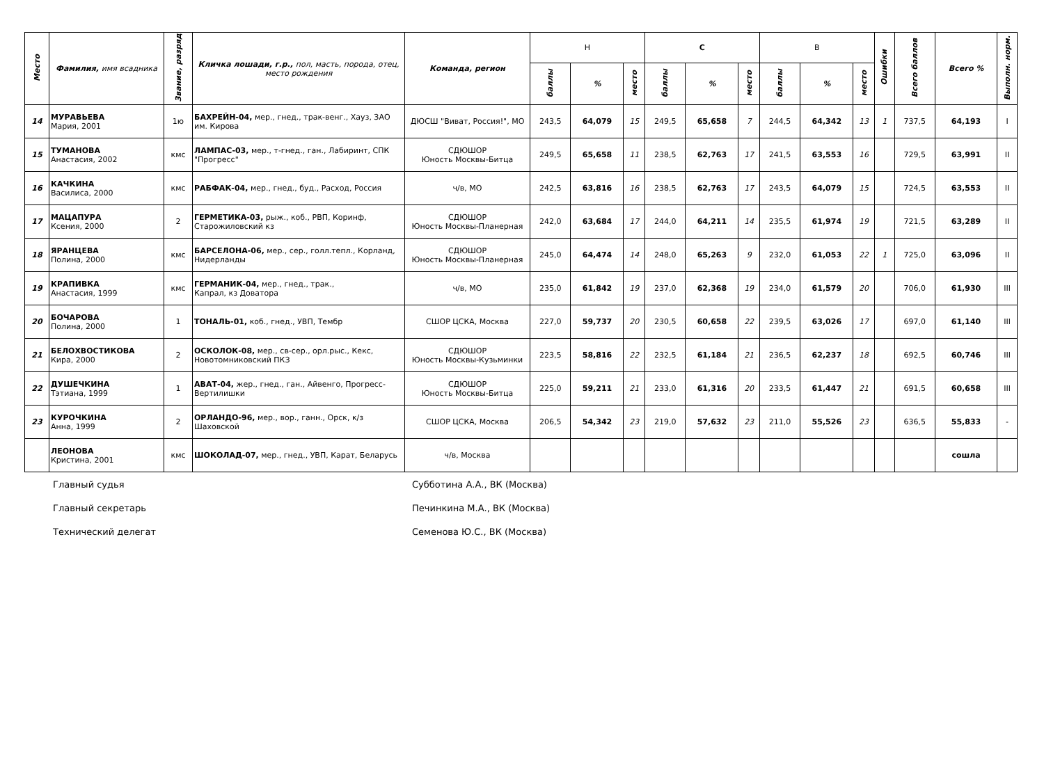| Место | Фамилия, имя всадника | Звание, разряд | Кличка лошади, г.р., пол, масть, порода, отец, место рождения | Команда, регион | Н | | | С | | | В | | | Ошибки | Всего баллов | Всего % | Выполн. норм. |
| --- | --- | --- | --- | --- | --- | --- | --- | --- | --- | --- | --- | --- | --- | --- | --- | --- | --- |
| | | | | | баллы | % | место | баллы | % | место | баллы | % | место | | | | |
| 14 | МУРАВЬЕВА Мария, 2001 | 1ю | БАХРЕЙН-04, мер., гнед., трак-венг., Хауз, ЗАО им. Кирова | ДЮСШ "Виват, Россия!", МО | 243,5 | 64,079 | 15 | 249,5 | 65,658 | 7 | 244,5 | 64,342 | 13 | 1 | 737,5 | 64,193 | I |
| 15 | ТУМАНОВА Анастасия, 2002 | кмс | ЛАМПАС-03, мер., т-гнед., ган., Лабиринт, СПК "Прогресс" | СДЮШОР Юность Москвы-Битца | 249,5 | 65,658 | 11 | 238,5 | 62,763 | 17 | 241,5 | 63,553 | 16 | | 729,5 | 63,991 | II |
| 16 | КАЧКИНА Василиса, 2000 | кмс | РАБФАК-04, мер., гнед., буд., Расход, Россия | ч/в, МО | 242,5 | 63,816 | 16 | 238,5 | 62,763 | 17 | 243,5 | 64,079 | 15 | | 724,5 | 63,553 | II |
| 17 | МАЦАПУРА Ксения, 2000 | 2 | ГЕРМЕТИКА-03, рыж., коб., РВП, Коринф, Старожиловский кз | СДЮШОР Юность Москвы-Планерная | 242,0 | 63,684 | 17 | 244,0 | 64,211 | 14 | 235,5 | 61,974 | 19 | | 721,5 | 63,289 | II |
| 18 | ЯРАНЦЕВА Полина, 2000 | кмс | БАРСЕЛОНА-06, мер., сер., голл.тепл., Корланд, Нидерланды | СДЮШОР Юность Москвы-Планерная | 245,0 | 64,474 | 14 | 248,0 | 65,263 | 9 | 232,0 | 61,053 | 22 | 1 | 725,0 | 63,096 | II |
| 19 | КРАПИВКА Анастасия, 1999 | кмс | ГЕРМАНИК-04, мер., гнед., трак., Капрал, кз Доватора | ч/в, МО | 235,0 | 61,842 | 19 | 237,0 | 62,368 | 19 | 234,0 | 61,579 | 20 | | 706,0 | 61,930 | III |
| 20 | БОЧАРОВА Полина, 2000 | 1 | ТОНАЛЬ-01, коб., гнед., УВП, Тембр | СШОР ЦСКА, Москва | 227,0 | 59,737 | 20 | 230,5 | 60,658 | 22 | 239,5 | 63,026 | 17 | | 697,0 | 61,140 | III |
| 21 | БЕЛОХВОСТИКОВА Кира, 2000 | 2 | ОСКОЛОК-08, мер., св-сер., орл.рыс., Кекс, Новотомниковский ПКЗ | СДЮШОР Юность Москвы-Кузьминки | 223,5 | 58,816 | 22 | 232,5 | 61,184 | 21 | 236,5 | 62,237 | 18 | | 692,5 | 60,746 | III |
| 22 | ДУШЕЧКИНА Тэтиана, 1999 | 1 | АВАТ-04, жер., гнед., ган., Айвенго, Прогресс-Вертилишки | СДЮШОР Юность Москвы-Битца | 225,0 | 59,211 | 21 | 233,0 | 61,316 | 20 | 233,5 | 61,447 | 21 | | 691,5 | 60,658 | III |
| 23 | КУРОЧКИНА Анна, 1999 | 2 | ОРЛАНДО-96, мер., вор., ганн., Орск, к/з Шаховской | СШОР ЦСКА, Москва | 206,5 | 54,342 | 23 | 219,0 | 57,632 | 23 | 211,0 | 55,526 | 23 | | 636,5 | 55,833 | - |
| | ЛЕОНОВА Кристина, 2001 | кмс | ШОКОЛАД-07, мер., гнед., УВП, Карат, Беларусь | ч/в, Москва | | | | | | | | | | | | сошла | |
Главный судья Субботина А.А., ВК (Москва)
Главный секретарь Печинкина М.А., ВК (Москва)
Технический делегат Семенова Ю.С., ВК (Москва)